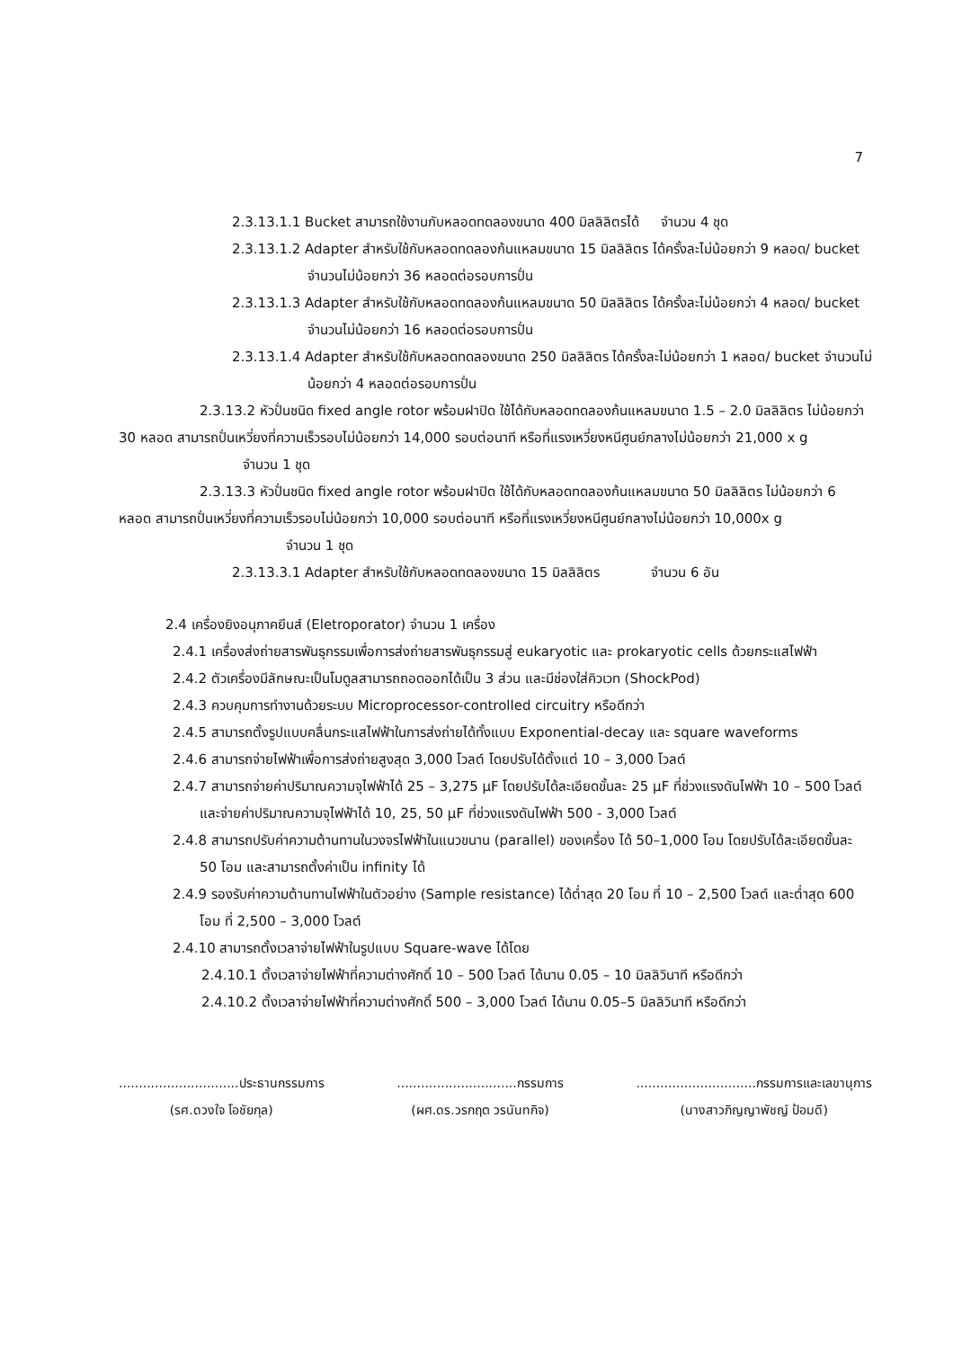7
2.3.13.1.1 Bucket สามารถใช้งานกับหลอดทดลองขนาด 400 มิลลิลิตรได้ จำนวน 4 ชุด
2.3.13.1.2 Adapter สำหรับใช้กับหลอดทดลองก้นแหลมขนาด 15 มิลลิลิตร ได้ครั้งละไม่น้อยกว่า 9 หลอด/ bucket จำนวนไม่น้อยกว่า 36 หลอดต่อรอบการปั่น
2.3.13.1.3 Adapter สำหรับใช้กับหลอดทดลองก้นแหลมขนาด 50 มิลลิลิตร ได้ครั้งละไม่น้อยกว่า 4 หลอด/ bucket จำนวนไม่น้อยกว่า 16 หลอดต่อรอบการปั่น
2.3.13.1.4 Adapter สำหรับใช้กับหลอดทดลองขนาด 250 มิลลิลิตร ได้ครั้งละไม่น้อยกว่า 1 หลอด/ bucket จำนวนไม่น้อยกว่า 4 หลอดต่อรอบการปั่น
2.3.13.2 หัวปั่นชนิด fixed angle rotor พร้อมฝาปิด ใช้ได้กับหลอดทดลองก้นแหลมขนาด 1.5 – 2.0 มิลลิลิตร ไม่น้อยกว่า 30 หลอด สามารถปั่นเหวี่ยงที่ความเร็วรอบไม่น้อยกว่า 14,000 รอบต่อนาที หรือที่แรงเหวี่ยงหนีศูนย์กลางไม่น้อยกว่า 21,000 x g จำนวน 1 ชุด
2.3.13.3 หัวปั่นชนิด fixed angle rotor พร้อมฝาปิด ใช้ได้กับหลอดทดลองก้นแหลมขนาด 50 มิลลิลิตร ไม่น้อยกว่า 6 หลอด สามารถปั่นเหวี่ยงที่ความเร็วรอบไม่น้อยกว่า 10,000 รอบต่อนาที หรือที่แรงเหวี่ยงหนีศูนย์กลางไม่น้อยกว่า 10,000x g จำนวน 1 ชุด
2.3.13.3.1 Adapter สำหรับใช้กับหลอดทดลองขนาด 15 มิลลิลิตร จำนวน 6 อัน
2.4 เครื่องยิงอนุภาคยีนส์ (Eletroporator) จำนวน 1 เครื่อง
2.4.1 เครื่องส่งถ่ายสารพันธุกรรมเพื่อการส่งถ่ายสารพันธุกรรมสู่ eukaryotic และ prokaryotic cells ด้วยกระแสไฟฟ้า
2.4.2 ตัวเครื่องมีลักษณะเป็นโมดูลสามารถถอดออกได้เป็น 3 ส่วน และมีช่องใส่คิวเวท (ShockPod)
2.4.3 ควบคุมการทำงานด้วยระบบ Microprocessor-controlled circuitry หรือดีกว่า
2.4.5 สามารถตั้งรูปแบบคลื่นกระแสไฟฟ้าในการส่งถ่ายได้ทั้งแบบ Exponential-decay และ square waveforms
2.4.6 สามารถจ่ายไฟฟ้าเพื่อการส่งถ่ายสูงสุด 3,000 โวลต์ โดยปรับได้ตั้งแต่ 10 – 3,000 โวลต์
2.4.7 สามารถจ่ายค่าปริมาณความจุไฟฟ้าได้ 25 – 3,275 µF โดยปรับได้ละเอียดขั้นละ 25 µF ที่ช่วงแรงดันไฟฟ้า 10 – 500 โวลต์ และจ่ายค่าปริมาณความจุไฟฟ้าได้ 10, 25, 50 µF ที่ช่วงแรงดันไฟฟ้า 500 - 3,000 โวลต์
2.4.8 สามารถปรับค่าความต้านทานในวงจรไฟฟ้าในแนวขนาน (parallel) ของเครื่อง ได้ 50–1,000 โอม โดยปรับได้ละเอียดขั้นละ 50 โอม และสามารถตั้งค่าเป็น infinity ได้
2.4.9 รองรับค่าความต้านทานไฟฟ้าในตัวอย่าง (Sample resistance) ได้ต่ำสุด 20 โอม ที่ 10 – 2,500 โวลต์ และต่ำสุด 600 โอม ที่ 2,500 – 3,000 โวลต์
2.4.10 สามารถตั้งเวลาจ่ายไฟฟ้าในรูปแบบ Square-wave ได้โดย
2.4.10.1 ตั้งเวลาจ่ายไฟฟ้าที่ความต่างศักดิ์ 10 – 500 โวลต์ ได้นาน 0.05 – 10 มิลลิวินาที หรือดีกว่า
2.4.10.2 ตั้งเวลาจ่ายไฟฟ้าที่ความต่างศักดิ์ 500 – 3,000 โวลต์ ได้นาน 0.05–5 มิลลิวินาที หรือดีกว่า
..............................ประธานกรรมการ
(รศ.ดวงใจ โอชัยกุล)
..............................กรรมการ
(ผศ.ดร.วรกฤต วรนันทกิจ)
..............................กรรมการและเลขานุการ
(นางสาวภิญญาพัชญ์ ป้อมดี)